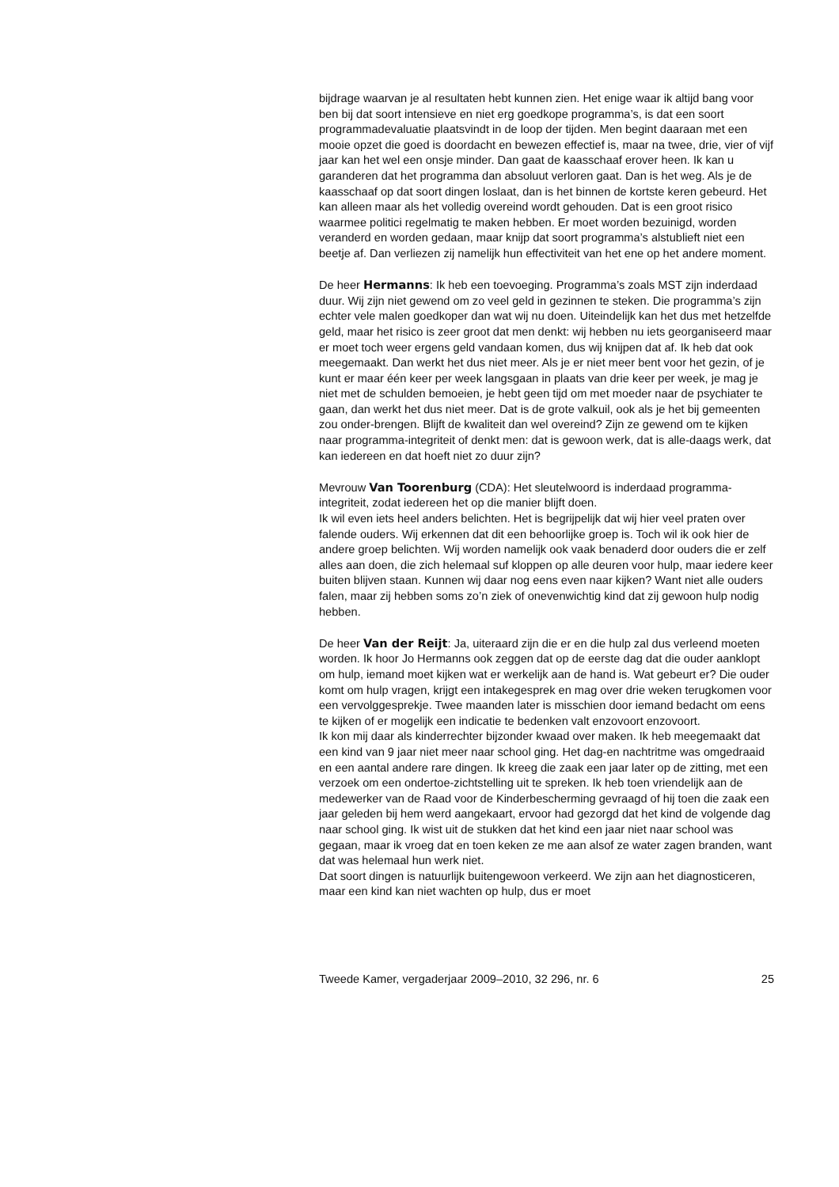bijdrage waarvan je al resultaten hebt kunnen zien. Het enige waar ik altijd bang voor ben bij dat soort intensieve en niet erg goedkope programma’s, is dat een soort programmadevaluatie plaatsvindt in de loop der tijden. Men begint daaraan met een mooie opzet die goed is doordacht en bewezen effectief is, maar na twee, drie, vier of vijf jaar kan het wel een onsje minder. Dan gaat de kaasschaaf erover heen. Ik kan u garanderen dat het programma dan absoluut verloren gaat. Dan is het weg. Als je de kaasschaaf op dat soort dingen loslaat, dan is het binnen de kortste keren gebeurd. Het kan alleen maar als het volledig overeind wordt gehouden. Dat is een groot risico waarmee politici regelmatig te maken hebben. Er moet worden bezuinigd, worden veranderd en worden gedaan, maar knijp dat soort programma’s alstublieft niet een beetje af. Dan verliezen zij namelijk hun effectiviteit van het ene op het andere moment.
De heer Hermanns: Ik heb een toevoeging. Programma’s zoals MST zijn inderdaad duur. Wij zijn niet gewend om zo veel geld in gezinnen te steken. Die programma’s zijn echter vele malen goedkoper dan wat wij nu doen. Uiteindelijk kan het dus met hetzelfde geld, maar het risico is zeer groot dat men denkt: wij hebben nu iets georganiseerd maar er moet toch weer ergens geld vandaan komen, dus wij knijpen dat af. Ik heb dat ook meegemaakt. Dan werkt het dus niet meer. Als je er niet meer bent voor het gezin, of je kunt er maar één keer per week langsgaan in plaats van drie keer per week, je mag je niet met de schulden bemoeien, je hebt geen tijd om met moeder naar de psychiater te gaan, dan werkt het dus niet meer. Dat is de grote valkuil, ook als je het bij gemeenten zou onder-brengen. Blijft de kwaliteit dan wel overeind? Zijn ze gewend om te kijken naar programma-integriteit of denkt men: dat is gewoon werk, dat is alle-daags werk, dat kan iedereen en dat hoeft niet zo duur zijn?
Mevrouw Van Toorenburg (CDA): Het sleutelwoord is inderdaad programma-integriteit, zodat iedereen het op die manier blijft doen.
Ik wil even iets heel anders belichten. Het is begrijpelijk dat wij hier veel praten over falende ouders. Wij erkennen dat dit een behoorlijke groep is. Toch wil ik ook hier de andere groep belichten. Wij worden namelijk ook vaak benaderd door ouders die er zelf alles aan doen, die zich helemaal suf kloppen op alle deuren voor hulp, maar iedere keer buiten blijven staan. Kunnen wij daar nog eens even naar kijken? Want niet alle ouders falen, maar zij hebben soms zo’n ziek of onevenwichtig kind dat zij gewoon hulp nodig hebben.
De heer Van der Reijt: Ja, uiteraard zijn die er en die hulp zal dus verleend moeten worden. Ik hoor Jo Hermanns ook zeggen dat op de eerste dag dat die ouder aanklopt om hulp, iemand moet kijken wat er werkelijk aan de hand is. Wat gebeurt er? Die ouder komt om hulp vragen, krijgt een intakegesprek en mag over drie weken terugkomen voor een vervolggesprekje. Twee maanden later is misschien door iemand bedacht om eens te kijken of er mogelijk een indicatie te bedenken valt enzovoort enzovoort.
Ik kon mij daar als kinderrechter bijzonder kwaad over maken. Ik heb meegemaakt dat een kind van 9 jaar niet meer naar school ging. Het dag-en nachtritme was omgedraaid en een aantal andere rare dingen. Ik kreeg die zaak een jaar later op de zitting, met een verzoek om een ondertoe-zichtstelling uit te spreken. Ik heb toen vriendelijk aan de medewerker van de Raad voor de Kinderbescherming gevraagd of hij toen die zaak een jaar geleden bij hem werd aangekaart, ervoor had gezorgd dat het kind de volgende dag naar school ging. Ik wist uit de stukken dat het kind een jaar niet naar school was gegaan, maar ik vroeg dat en toen keken ze me aan alsof ze water zagen branden, want dat was helemaal hun werk niet.
Dat soort dingen is natuurlijk buitengewoon verkeerd. We zijn aan het diagnosticeren, maar een kind kan niet wachten op hulp, dus er moet
Tweede Kamer, vergaderjaar 2009–2010, 32 296, nr. 6 25